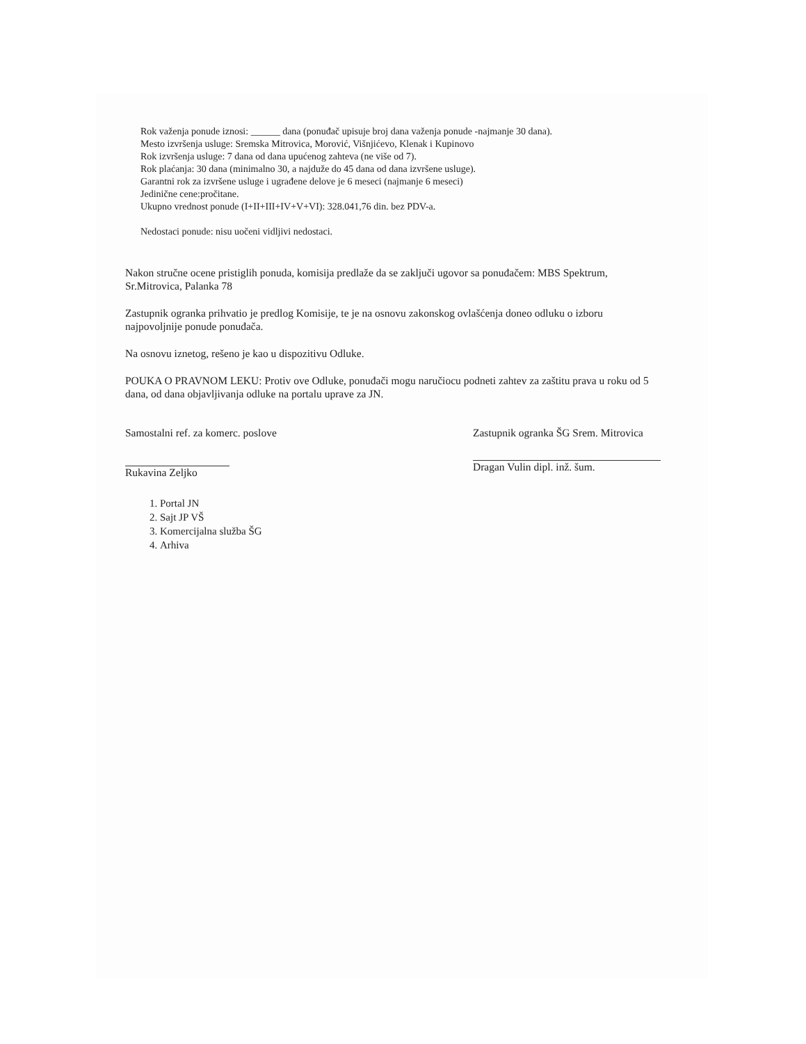Rok važenja ponude iznosi: ______ dana (ponuđač upisuje broj dana važenja ponude -najmanje 30 dana).
Mesto izvršenja usluge: Sremska Mitrovica, Morović, Višnjićevo, Klenak i Kupinovo
Rok izvršenja usluge: 7 dana od dana upućenog zahteva (ne više od 7).
Rok plaćanja: 30 dana (minimalno 30, a najduže do 45 dana od dana izvršene usluge).
Garantni rok za izvršene usluge i ugrađene delove je 6 meseci (najmanje 6 meseci)
Jedinične cene:pročitane.
Ukupno vrednost ponude (I+II+III+IV+V+VI): 328.041,76 din. bez PDV-a.
Nedostaci ponude: nisu uočeni vidljivi nedostaci.
Nakon stručne ocene pristiglih ponuda, komisija predlaže da se zaključi ugovor sa ponuđačem: MBS Spektrum, Sr.Mitrovica, Palanka 78
Zastupnik ogranka prihvatio je predlog Komisije, te je na osnovu zakonskog ovlašćenja doneo odluku o izboru najpovoljnije ponude ponuđača.
Na osnovu iznetog, rešeno je kao u dispozitivu Odluke.
POUKA O PRAVNOM LEKU: Protiv ove Odluke, ponuđači mogu naručiocu podneti zahtev za zaštitu prava u roku od 5 dana, od dana objavljivanja odluke na portalu uprave za JN.
Samostalni ref. za komerc. poslove
Rukavina Zeljko
Zastupnik ogranka ŠG Srem. Mitrovica
Dragan Vulin dipl. inž. šum.
1. Portal JN
2. Sajt JP VŠ
3. Komercijalna služba ŠG
4. Arhiva